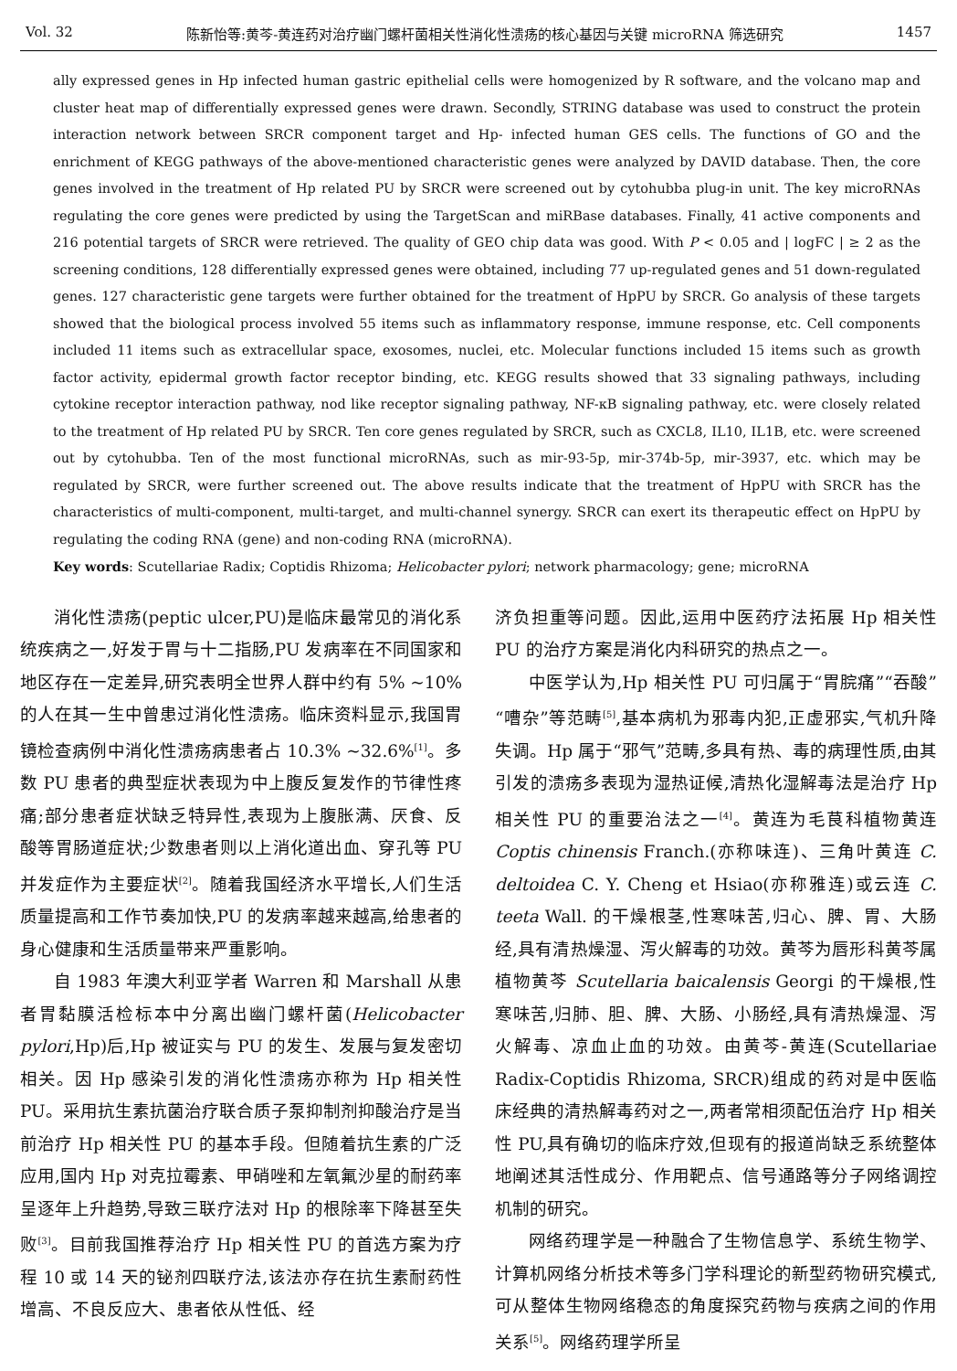Vol. 32 陈新怡等:黄芩-黄连药对治疗幽门螺杆菌相关性消化性溃疡的核心基因与关键 microRNA 筛选研究 1457
ally expressed genes in Hp infected human gastric epithelial cells were homogenized by R software, and the volcano map and cluster heat map of differentially expressed genes were drawn. Secondly, STRING database was used to construct the protein interaction network between SRCR component target and Hp- infected human GES cells. The functions of GO and the enrichment of KEGG pathways of the above-mentioned characteristic genes were analyzed by DAVID database. Then, the core genes involved in the treatment of Hp related PU by SRCR were screened out by cytohubba plug-in unit. The key microRNAs regulating the core genes were predicted by using the TargetScan and miRBase databases. Finally, 41 active components and 216 potential targets of SRCR were retrieved. The quality of GEO chip data was good. With P < 0.05 and | logFC | ≥ 2 as the screening conditions, 128 differentially expressed genes were obtained, including 77 up-regulated genes and 51 down-regulated genes. 127 characteristic gene targets were further obtained for the treatment of HpPU by SRCR. Go analysis of these targets showed that the biological process involved 55 items such as inflammatory response, immune response, etc. Cell components included 11 items such as extracellular space, exosomes, nuclei, etc. Molecular functions included 15 items such as growth factor activity, epidermal growth factor receptor binding, etc. KEGG results showed that 33 signaling pathways, including cytokine receptor interaction pathway, nod like receptor signaling pathway, NF-κB signaling pathway, etc. were closely related to the treatment of Hp related PU by SRCR. Ten core genes regulated by SRCR, such as CXCL8, IL10, IL1B, etc. were screened out by cytohubba. Ten of the most functional microRNAs, such as mir-93-5p, mir-374b-5p, mir-3937, etc. which may be regulated by SRCR, were further screened out. The above results indicate that the treatment of HpPU with SRCR has the characteristics of multi-component, multi-target, and multi-channel synergy. SRCR can exert its therapeutic effect on HpPU by regulating the coding RNA (gene) and non-coding RNA (microRNA).
Key words: Scutellariae Radix; Coptidis Rhizoma; Helicobacter pylori; network pharmacology; gene; microRNA
消化性溃疡(peptic ulcer,PU)是临床最常见的消化系统疾病之一,好发于胃与十二指肠,PU 发病率在不同国家和地区存在一定差异,研究表明全世界人群中约有 5% ~10% 的人在其一生中曾患过消化性溃疡。临床资料显示,我国胃镜检查病例中消化性溃疡病患者占 10.3% ~32.6%<sup>[1]</sup>。多数 PU 患者的典型症状表现为中上腹反复发作的节律性疼痛;部分患者症状缺乏特异性,表现为上腹胀满、厌食、反酸等胃肠道症状;少数患者则以上消化道出血、穿孔等 PU 并发症作为主要症状<sup>[2]</sup>。随着我国经济水平增长,人们生活质量提高和工作节奏加快,PU 的发病率越来越高,给患者的身心健康和生活质量带来严重影响。
自 1983 年澳大利亚学者 Warren 和 Marshall 从患者胃黏膜活检标本中分离出幽门螺杆菌(Helicobacter pylori,Hp)后,Hp 被证实与 PU 的发生、发展与复发密切相关。因 Hp 感染引发的消化性溃疡亦称为 Hp 相关性 PU。采用抗生素抗菌治疗联合质子泵抑制剂抑酸治疗是当前治疗 Hp 相关性 PU 的基本手段。但随着抗生素的广泛应用,国内 Hp 对克拉霉素、甲硝唑和左氧氟沙星的耐药率呈逐年上升趋势,导致三联疗法对 Hp 的根除率下降甚至失败<sup>[3]</sup>。目前我国推荐治疗 Hp 相关性 PU 的首选方案为疗程 10 或 14 天的铋剂四联疗法,该法亦存在抗生素耐药性增高、不良反应大、患者依从性低、经
济负担重等问题。因此,运用中医药疗法拓展 Hp 相关性 PU 的治疗方案是消化内科研究的热点之一。
中医学认为,Hp 相关性 PU 可归属于“胃脘痛”“吞酸”“嘈杂”等范畴<sup>[5]</sup>,基本病机为邪毒内犯,正虚邪实,气机升降失调。Hp 属于“邪气”范畴,多具有热、毒的病理性质,由其引发的溃疡多表现为湿热证候,清热化湿解毒法是治疗 Hp 相关性 PU 的重要治法之一<sup>[4]</sup>。黄连为毛茛科植物黄连 Coptis chinensis Franch.(亦称味连)、三角叶黄连 C. deltoidea C. Y. Cheng et Hsiao(亦称雅连)或云连 C. teeta Wall. 的干燥根茎,性寒味苦,归心、脾、胃、大肠经,具有清热燥湿、泻火解毒的功效。黄芩为唇形科黄芩属植物黄芩 Scutellaria baicalensis Georgi 的干燥根,性寒味苦,归肺、胆、脾、大肠、小肠经,具有清热燥湿、泻火解毒、凉血止血的功效。由黄芩-黄连(Scutellariae Radix-Coptidis Rhizoma, SRCR)组成的药对是中医临床经典的清热解毒药对之一,两者常相须配伍治疗 Hp 相关性 PU,具有确切的临床疗效,但现有的报道尚缺乏系统整体地阐述其活性成分、作用靶点、信号通路等分子网络调控机制的研究。
网络药理学是一种融合了生物信息学、系统生物学、计算机网络分析技术等多门学科理论的新型药物研究模式,可从整体生物网络稳态的角度探究药物与疾病之间的作用关系<sup>[5]</sup>。网络药理学所呈